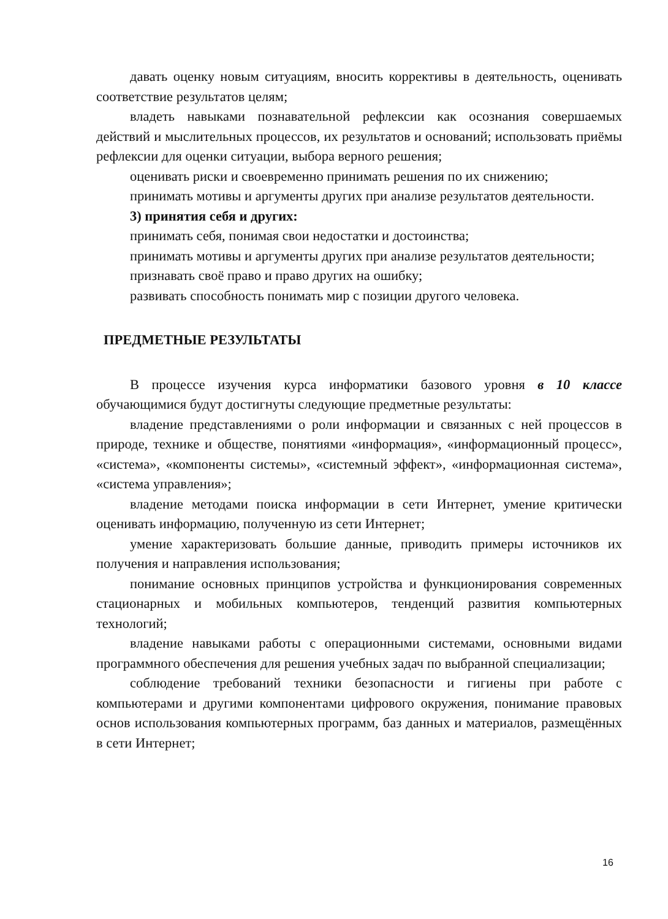давать оценку новым ситуациям, вносить коррективы в деятельность, оценивать соответствие результатов целям;
владеть навыками познавательной рефлексии как осознания совершаемых действий и мыслительных процессов, их результатов и оснований; использовать приёмы рефлексии для оценки ситуации, выбора верного решения;
оценивать риски и своевременно принимать решения по их снижению;
принимать мотивы и аргументы других при анализе результатов деятельности.
3) принятия себя и других:
принимать себя, понимая свои недостатки и достоинства;
принимать мотивы и аргументы других при анализе результатов деятельности;
признавать своё право и право других на ошибку;
развивать способность понимать мир с позиции другого человека.
ПРЕДМЕТНЫЕ РЕЗУЛЬТАТЫ
В процессе изучения курса информатики базового уровня в 10 классе обучающимися будут достигнуты следующие предметные результаты:
владение представлениями о роли информации и связанных с ней процессов в природе, технике и обществе, понятиями «информация», «информационный процесс», «система», «компоненты системы», «системный эффект», «информационная система», «система управления»;
владение методами поиска информации в сети Интернет, умение критически оценивать информацию, полученную из сети Интернет;
умение характеризовать большие данные, приводить примеры источников их получения и направления использования;
понимание основных принципов устройства и функционирования современных стационарных и мобильных компьютеров, тенденций развития компьютерных технологий;
владение навыками работы с операционными системами, основными видами программного обеспечения для решения учебных задач по выбранной специализации;
соблюдение требований техники безопасности и гигиены при работе с компьютерами и другими компонентами цифрового окружения, понимание правовых основ использования компьютерных программ, баз данных и материалов, размещённых в сети Интернет;
16